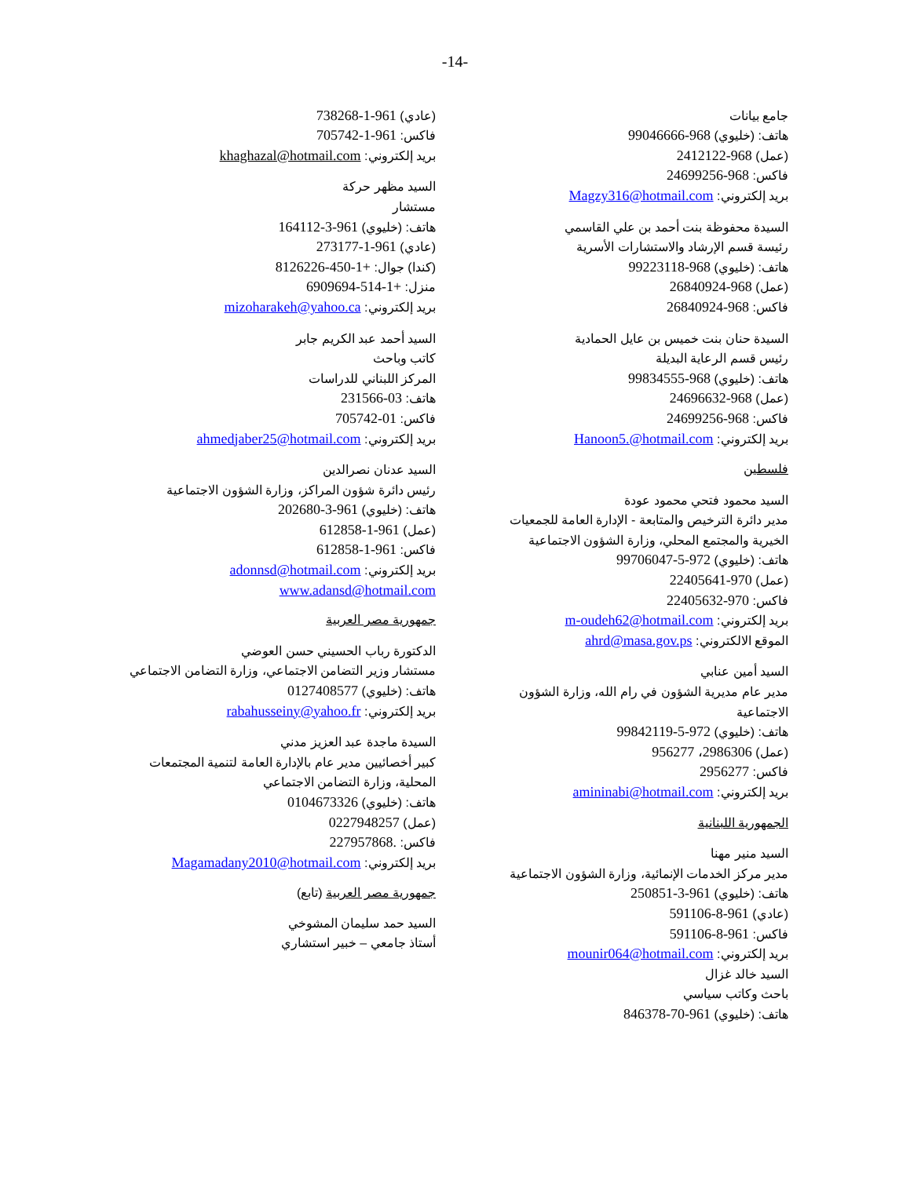-14-
جامع بيانات
هاتف: (خليوي) 968-99046666
(عمل) 968-2412122
فاكس: 968-24699256
بريد إلكتروني: Magzy316@hotmail.com
السيدة محفوظة بنت أحمد بن علي القاسمي
رئيسة قسم الإرشاد والاستشارات الأسرية
هاتف: (خليوي) 968-99223118
(عمل) 968-26840924
فاكس: 968-26840924
السيدة حنان بنت خميس بن عايل الحمادية
رئيس قسم الرعاية البديلة
هاتف: (خليوي) 968-99834555
(عمل) 968-24696632
فاكس: 968-24699256
بريد إلكتروني: Hanoon5.@hotmail.com
فلسطين
السيد محمود فتحي محمود عودة
مدير دائرة الترخيص والمتابعة - الإدارة العامة للجمعيات الخيرية والمجتمع المحلي، وزارة الشؤون الاجتماعية
هاتف: (خليوي) 972-5-99706047
(عمل) 970-22405641
فاكس: 970-22405632
بريد إلكتروني: m-oudeh62@hotmail.com
الموقع الالكتروني: ahrd@masa.gov.ps
السيد أمين عنابي
مدير عام مديرية الشؤون في رام الله، وزارة الشؤون الاجتماعية
هاتف: (خليوي) 972-5-99842119
(عمل) 2986306، 956277
فاكس: 2956277
بريد إلكتروني: amininabi@hotmail.com
الجمهورية اللبنانية
السيد منير مهنا
مدير مركز الخدمات الإنمائية، وزارة الشؤون الاجتماعية
هاتف: (خليوي) 961-3-250851
(عادي) 961-8-591106
فاكس: 961-8-591106
بريد إلكتروني: mounir064@hotmail.com
السيد خالد غزال
باحث وكاتب سياسي
هاتف: (خليوي) 961-70-846378
(عادي) 961-1-738268
فاكس: 961-1-705742
بريد إلكتروني: khaghazal@hotmail.com
السيد مظهر حركة
مستشار
هاتف: (خليوي) 961-3-164112
(عادي) 961-1-273177
(كندا) جوال: +1-450-8126226
منزل: +1-514-6909694
بريد إلكتروني: mizoharakeh@yahoo.ca
السيد أحمد عبد الكريم جابر
كاتب وباحث
المركز اللبناني للدراسات
هاتف: 03-231566
فاكس: 01-705742
بريد إلكتروني: ahmedjaber25@hotmail.com
السيد عدنان نصرالدين
رئيس دائرة شؤون المراكز، وزارة الشؤون الاجتماعية
هاتف: (خليوي) 961-3-202680
(عمل) 961-1-612858
فاكس: 961-1-612858
بريد إلكتروني: adonnsd@hotmail.com
www.adansd@hotmail.com
جمهورية مصر العربية
الدكتورة رباب الحسيني حسن العوضي
مستشار وزير التضامن الاجتماعي، وزارة التضامن الاجتماعي
هاتف: (خليوي) 0127408577
بريد إلكتروني: rabahusseiny@yahoo.fr
السيدة ماجدة عبد العزيز مدني
كبير أخصائيين مدير عام بالإدارة العامة لتنمية المجتمعات المحلية، وزارة التضامن الاجتماعي
هاتف: (خليوي) 0104673326
(عمل) 0227948257
فاكس: .227957868
بريد إلكتروني: Magamadany2010@hotmail.com
جمهورية مصر العربية (تابع)
السيد حمد سليمان المشوخي
أستاذ جامعي – خبير استشاري